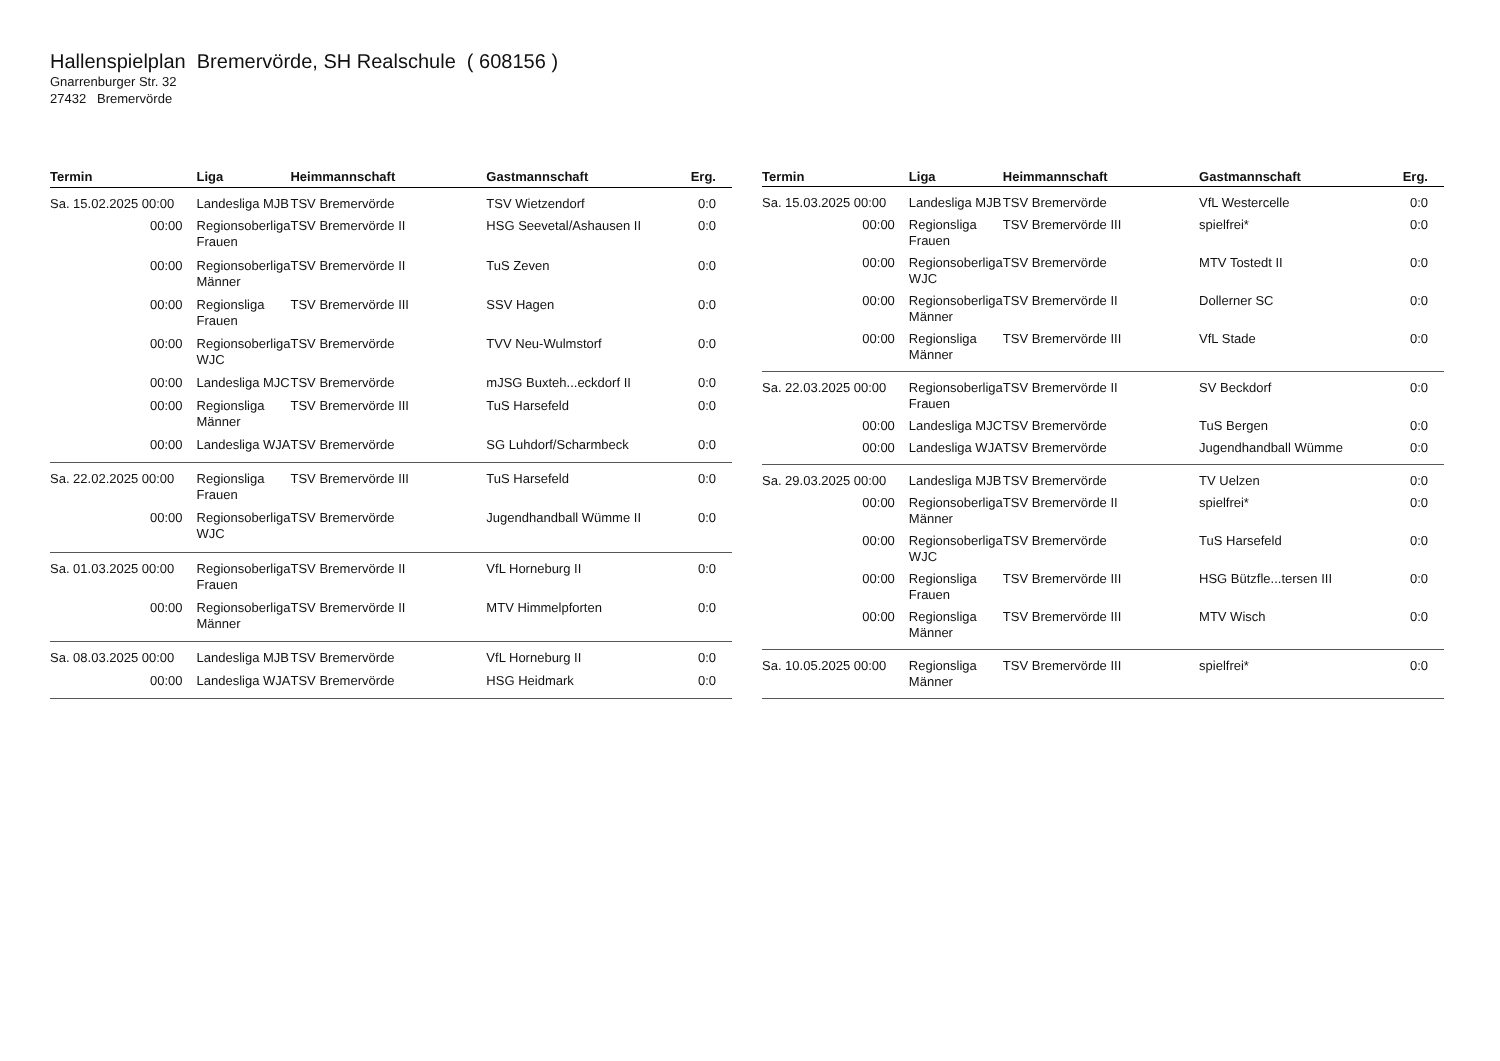Hallenspielplan Bremervörde, SH Realschule ( 608156 )
Gnarrenburger Str. 32
27432 Bremervörde
| Termin | Liga | Heimmannschaft | Gastmannschaft | Erg. |
| --- | --- | --- | --- | --- |
| Sa. 15.02.2025 00:00 | Landesliga MJB | TSV Bremervörde | TSV Wietzendorf | 0:0 |
| 00:00 | Regionsoberliga Frauen | TSV Bremervörde II | HSG Seevetal/Ashausen II | 0:0 |
| 00:00 | Regionsoberliga Männer | TSV Bremervörde II | TuS Zeven | 0:0 |
| 00:00 | Regionsliga Frauen | TSV Bremervörde III | SSV Hagen | 0:0 |
| 00:00 | Regionsoberliga WJC | TSV Bremervörde | TVV Neu-Wulmstorf | 0:0 |
| 00:00 | Landesliga MJC | TSV Bremervörde | mJSG Buxteh...eckdorf II | 0:0 |
| 00:00 | Regionsliga Männer | TSV Bremervörde III | TuS Harsefeld | 0:0 |
| 00:00 | Landesliga WJA | TSV Bremervörde | SG Luhdorf/Scharmbeck | 0:0 |
| Sa. 22.02.2025 00:00 | Regionsliga Frauen | TSV Bremervörde III | TuS Harsefeld | 0:0 |
| 00:00 | Regionsoberliga WJC | TSV Bremervörde | Jugendhandball Wümme II | 0:0 |
| Sa. 01.03.2025 00:00 | Regionsoberliga Frauen | TSV Bremervörde II | VfL Horneburg II | 0:0 |
| 00:00 | Regionsoberliga Männer | TSV Bremervörde II | MTV Himmelpforten | 0:0 |
| Sa. 08.03.2025 00:00 | Landesliga MJB | TSV Bremervörde | VfL Horneburg II | 0:0 |
| 00:00 | Landesliga WJA | TSV Bremervörde | HSG Heidmark | 0:0 |
| Termin | Liga | Heimmannschaft | Gastmannschaft | Erg. |
| --- | --- | --- | --- | --- |
| Sa. 15.03.2025 00:00 | Landesliga MJB | TSV Bremervörde | VfL Westercelle | 0:0 |
| 00:00 | Regionsliga Frauen | TSV Bremervörde III | spielfrei* | 0:0 |
| 00:00 | Regionsoberliga WJC | TSV Bremervörde | MTV Tostedt II | 0:0 |
| 00:00 | Regionsoberliga Männer | TSV Bremervörde II | Dollerner SC | 0:0 |
| 00:00 | Regionsliga Männer | TSV Bremervörde III | VfL Stade | 0:0 |
| Sa. 22.03.2025 00:00 | Regionsoberliga Frauen | TSV Bremervörde II | SV Beckdorf | 0:0 |
| 00:00 | Landesliga MJC | TSV Bremervörde | TuS Bergen | 0:0 |
| 00:00 | Landesliga WJA | TSV Bremervörde | Jugendhandball Wümme | 0:0 |
| Sa. 29.03.2025 00:00 | Landesliga MJB | TSV Bremervörde | TV Uelzen | 0:0 |
| 00:00 | Regionsoberliga Männer | TSV Bremervörde II | spielfrei* | 0:0 |
| 00:00 | Regionsoberliga WJC | TSV Bremervörde | TuS Harsefeld | 0:0 |
| 00:00 | Regionsliga Frauen | TSV Bremervörde III | HSG Bützfle...tersen III | 0:0 |
| 00:00 | Regionsliga Männer | TSV Bremervörde III | MTV Wisch | 0:0 |
| Sa. 10.05.2025 00:00 | Regionsliga Männer | TSV Bremervörde III | spielfrei* | 0:0 |